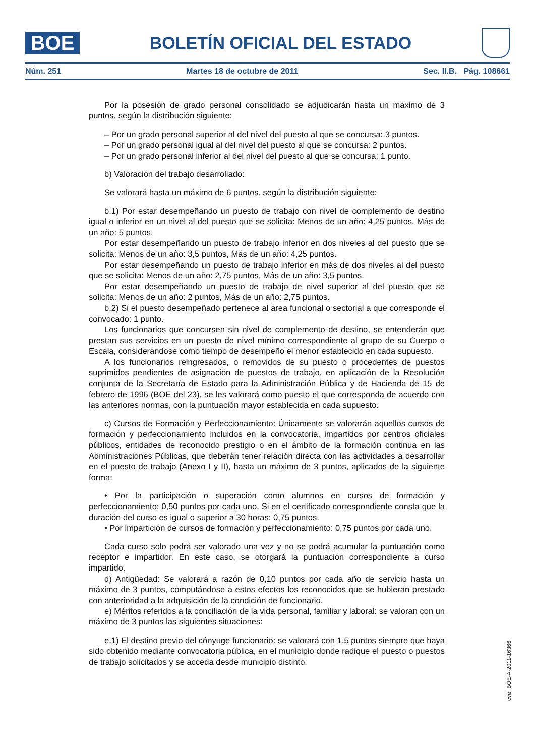BOE
BOLETÍN OFICIAL DEL ESTADO
Núm. 251 Martes 18 de octubre de 2011 Sec. II.B. Pág. 108661
Por la posesión de grado personal consolidado se adjudicarán hasta un máximo de 3 puntos, según la distribución siguiente:
– Por un grado personal superior al del nivel del puesto al que se concursa: 3 puntos.
– Por un grado personal igual al del nivel del puesto al que se concursa: 2 puntos.
– Por un grado personal inferior al del nivel del puesto al que se concursa: 1 punto.
b) Valoración del trabajo desarrollado:
Se valorará hasta un máximo de 6 puntos, según la distribución siguiente:
b.1) Por estar desempeñando un puesto de trabajo con nivel de complemento de destino igual o inferior en un nivel al del puesto que se solicita: Menos de un año: 4,25 puntos, Más de un año: 5 puntos.
Por estar desempeñando un puesto de trabajo inferior en dos niveles al del puesto que se solicita: Menos de un año: 3,5 puntos, Más de un año: 4,25 puntos.
Por estar desempeñando un puesto de trabajo inferior en más de dos niveles al del puesto que se solicita: Menos de un año: 2,75 puntos, Más de un año: 3,5 puntos.
Por estar desempeñando un puesto de trabajo de nivel superior al del puesto que se solicita: Menos de un año: 2 puntos, Más de un año: 2,75 puntos.
b.2) Si el puesto desempeñado pertenece al área funcional o sectorial a que corresponde el convocado: 1 punto.
Los funcionarios que concursen sin nivel de complemento de destino, se entenderán que prestan sus servicios en un puesto de nivel mínimo correspondiente al grupo de su Cuerpo o Escala, considerándose como tiempo de desempeño el menor establecido en cada supuesto.
A los funcionarios reingresados, o removidos de su puesto o procedentes de puestos suprimidos pendientes de asignación de puestos de trabajo, en aplicación de la Resolución conjunta de la Secretaría de Estado para la Administración Pública y de Hacienda de 15 de febrero de 1996 (BOE del 23), se les valorará como puesto el que corresponda de acuerdo con las anteriores normas, con la puntuación mayor establecida en cada supuesto.
c) Cursos de Formación y Perfeccionamiento: Únicamente se valorarán aquellos cursos de formación y perfeccionamiento incluidos en la convocatoria, impartidos por centros oficiales públicos, entidades de reconocido prestigio o en el ámbito de la formación continua en las Administraciones Públicas, que deberán tener relación directa con las actividades a desarrollar en el puesto de trabajo (Anexo I y II), hasta un máximo de 3 puntos, aplicados de la siguiente forma:
• Por la participación o superación como alumnos en cursos de formación y perfeccionamiento: 0,50 puntos por cada uno. Si en el certificado correspondiente consta que la duración del curso es igual o superior a 30 horas: 0,75 puntos.
• Por impartición de cursos de formación y perfeccionamiento: 0,75 puntos por cada uno.
Cada curso solo podrá ser valorado una vez y no se podrá acumular la puntuación como receptor e impartidor. En este caso, se otorgará la puntuación correspondiente a curso impartido.
d) Antigüedad: Se valorará a razón de 0,10 puntos por cada año de servicio hasta un máximo de 3 puntos, computándose a estos efectos los reconocidos que se hubieran prestado con anterioridad a la adquisición de la condición de funcionario.
e) Méritos referidos a la conciliación de la vida personal, familiar y laboral: se valoran con un máximo de 3 puntos las siguientes situaciones:
e.1) El destino previo del cónyuge funcionario: se valorará con 1,5 puntos siempre que haya sido obtenido mediante convocatoria pública, en el municipio donde radique el puesto o puestos de trabajo solicitados y se acceda desde municipio distinto.
cve: BOE-A-2011-16366